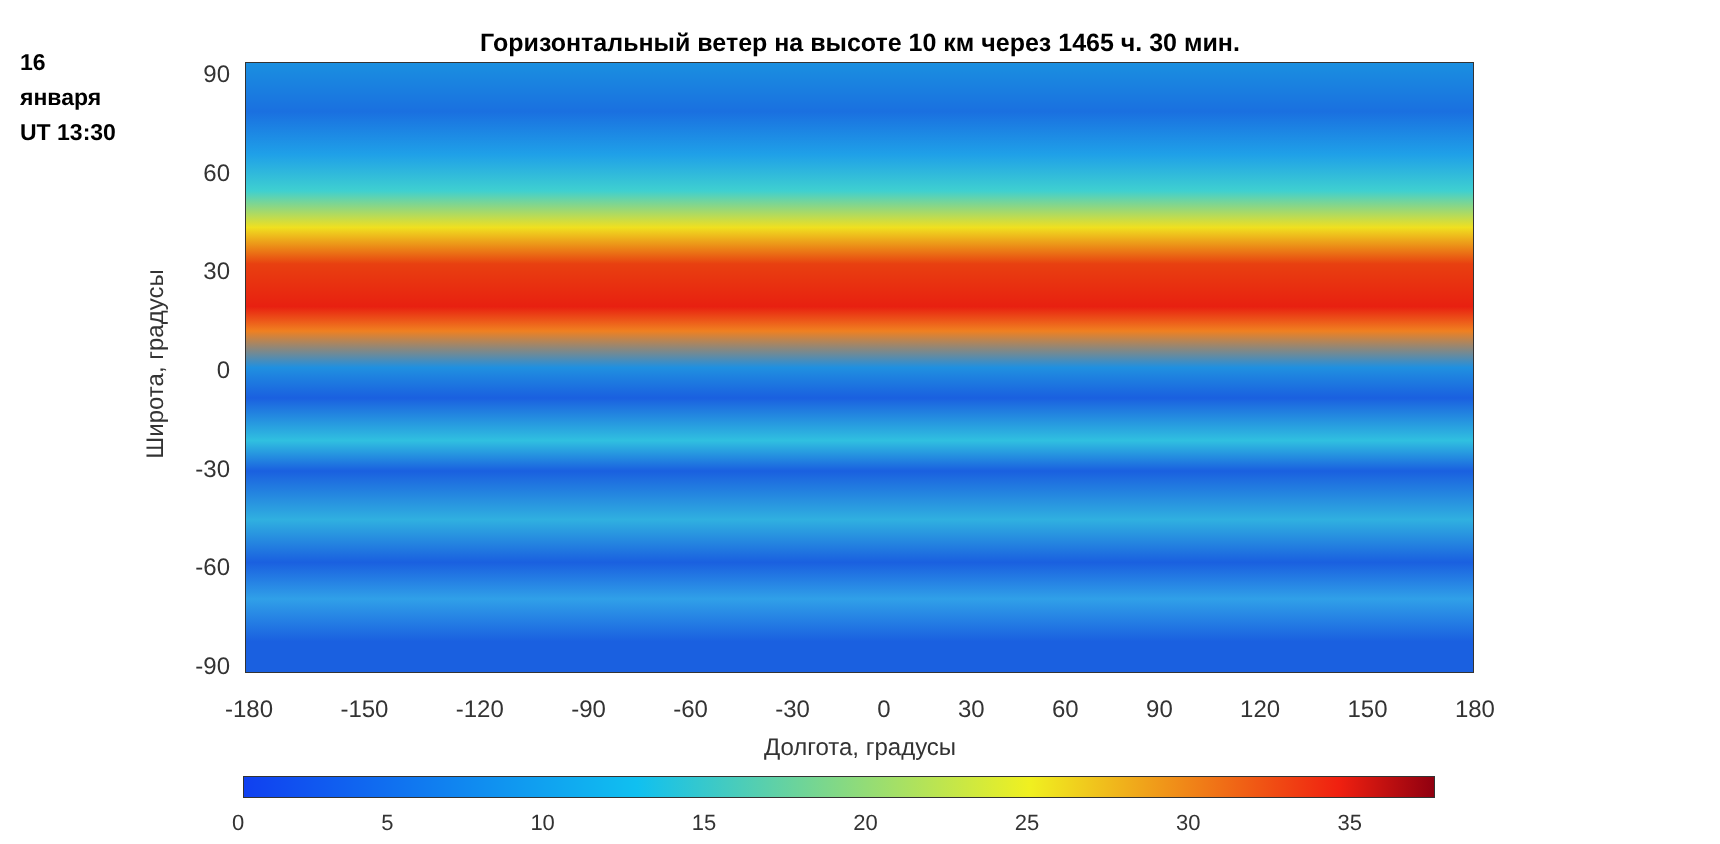16
января
UT 13:30
Горизонтальный ветер на высоте 10 км через 1465 ч. 30 мин.
90
60
30
0
-30
-60
-90
Широта, градусы
-180 -150 -120 -90 -60 -30 0 30 60 90 120 150 180
Долгота, градусы
0 5 10 15 20 25 30 35